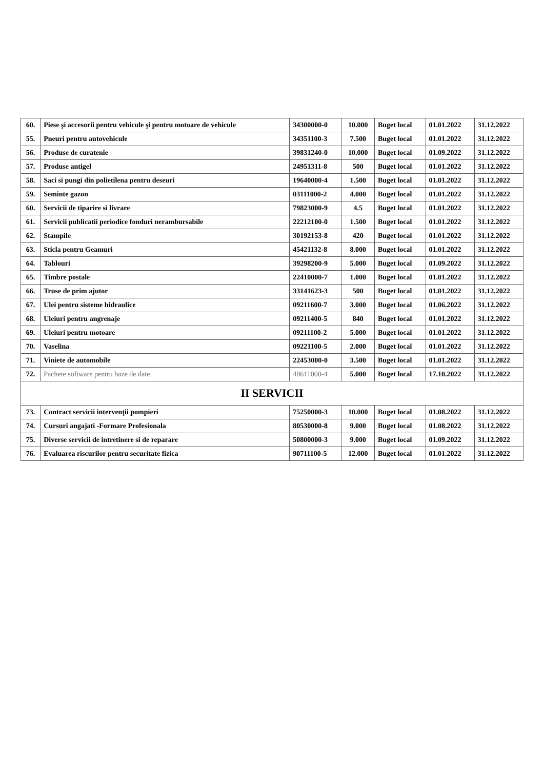| 60. | Piese şi accesorii pentru vehicule şi pentru motoare de vehicule | 34300000-0 | 10.000 | Buget local | 01.01.2022 | 31.12.2022 |
| 55. | Pneuri pentru autovehicule | 34351100-3 | 7.500 | Buget local | 01.01.2022 | 31.12.2022 |
| 56. | Produse de curatenie | 39831240-0 | 10.000 | Buget local | 01.09.2022 | 31.12.2022 |
| 57. | Produse antigel | 24951311-8 | 500 | Buget local | 01.01.2022 | 31.12.2022 |
| 58. | Saci si pungi din polietilena pentru deseuri | 19640000-4 | 1.500 | Buget local | 01.01.2022 | 31.12.2022 |
| 59. | Seminte gazon | 03111000-2 | 4.000 | Buget local | 01.01.2022 | 31.12.2022 |
| 60. | Servicii de tiparire si livrare | 79823000-9 | 4.5 | Buget local | 01.01.2022 | 31.12.2022 |
| 61. | Servicii publicatii periodice fonduri nerambursabile | 22212100-0 | 1.500 | Buget local | 01.01.2022 | 31.12.2022 |
| 62. | Stampile | 30192153-8 | 420 | Buget local | 01.01.2022 | 31.12.2022 |
| 63. | Sticla pentru Geamuri | 45421132-8 | 8.000 | Buget local | 01.01.2022 | 31.12.2022 |
| 64. | Tablouri | 39298200-9 | 5.000 | Buget local | 01.09.2022 | 31.12.2022 |
| 65. | Timbre postale | 22410000-7 | 1.000 | Buget local | 01.01.2022 | 31.12.2022 |
| 66. | Truse de prim ajutor | 33141623-3 | 500 | Buget local | 01.01.2022 | 31.12.2022 |
| 67. | Ulei pentru sisteme hidraulice | 09211600-7 | 3.000 | Buget local | 01.06.2022 | 31.12.2022 |
| 68. | Uleiuri pentru angrenaje | 09211400-5 | 840 | Buget local | 01.01.2022 | 31.12.2022 |
| 69. | Uleiuri pentru motoare | 09211100-2 | 5.000 | Buget local | 01.01.2022 | 31.12.2022 |
| 70. | Vaselina | 09221100-5 | 2.000 | Buget local | 01.01.2022 | 31.12.2022 |
| 71. | Viniete de automobile | 22453000-0 | 3.500 | Buget local | 01.01.2022 | 31.12.2022 |
| 72. | Pachete software pentru baze de date | 48611000-4 | 5.000 | Buget local | 17.10.2022 | 31.12.2022 |
| II SERVICII | | | | | | |
| 73. | Contract servicii intervenţii pompieri | 75250000-3 | 10.000 | Buget local | 01.08.2022 | 31.12.2022 |
| 74. | Cursuri angajati -Formare Profesionala | 80530000-8 | 9.000 | Buget local | 01.08.2022 | 31.12.2022 |
| 75. | Diverse servicii de intretinere si de reparare | 50800000-3 | 9.000 | Buget local | 01.09.2022 | 31.12.2022 |
| 76. | Evaluarea riscurilor pentru securitate fizica | 90711100-5 | 12.000 | Buget local | 01.01.2022 | 31.12.2022 |